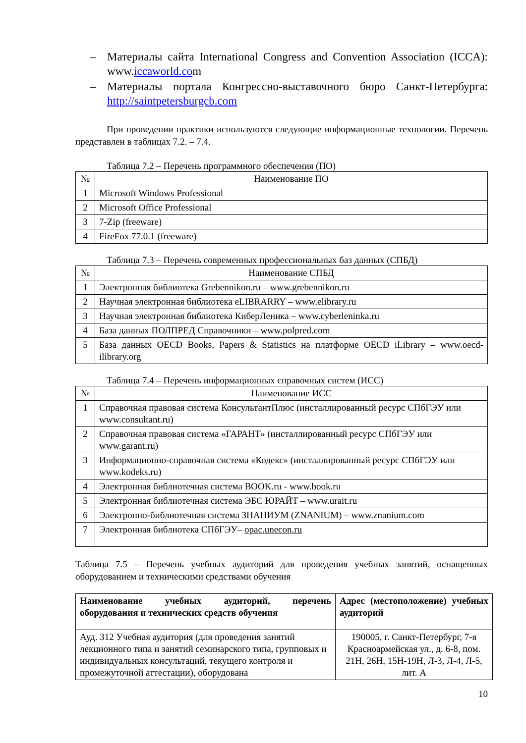– Материалы сайта International Congress and Convention Association (ICCA): www.iccaworld.com
– Материалы портала Конгрессно-выставочного бюро Санкт-Петербурга: http://saintpetersburgcb.com
При проведении практики используются следующие информационные технологии. Перечень представлен в таблицах 7.2. – 7.4.
Таблица 7.2 – Перечень программного обеспечения (ПО)
| № | Наименование ПО |
| --- | --- |
| 1 | Microsoft Windows Professional |
| 2 | Microsoft Office Professional |
| 3 | 7-Zip (freeware) |
| 4 | FireFox 77.0.1 (freeware) |
Таблица 7.3 – Перечень современных профессиональных баз данных (СПБД)
| № | Наименование СПБД |
| --- | --- |
| 1 | Электронная библиотека Grebennikon.ru – www.grebennikon.ru |
| 2 | Научная электронная библиотека eLIBRARRY – www.elibrary.ru |
| 3 | Научная электронная библиотека КиберЛеника – www.cyberleninka.ru |
| 4 | База данных ПОЛПРЕД Справочники – www.polpred.com |
| 5 | База данных OECD Books, Papers & Statistics на платформе OECD iLibrary – www.oecd-ilibrary.org |
Таблица 7.4 – Перечень информационных справочных систем (ИСС)
| № | Наименование ИСС |
| --- | --- |
| 1 | Справочная правовая система КонсультантПлюс (инсталлированный ресурс СПбГЭУ или www.consultant.ru) |
| 2 | Справочная правовая система «ГАРАНТ» (инсталлированный ресурс СПбГЭУ или www.garant.ru) |
| 3 | Информационно-справочная система «Кодекс» (инсталлированный ресурс СПбГЭУ или www.kodeks.ru) |
| 4 | Электронная библиотечная система BOOK.ru - www.book.ru |
| 5 | Электронная библиотечная система ЭБС ЮРАЙТ – www.urait.ru |
| 6 | Электронно-библиотечная система ЗНАНИУМ (ZNANIUM) – www.znanium.com |
| 7 | Электронная библиотека СПбГЭУ– opac.unecon.ru |
Таблица 7.5 – Перечень учебных аудиторий для проведения учебных занятий, оснащенных оборудованием и техническими средствами обучения
| Наименование учебных аудиторий, перечень оборудования и технических средств обучения | Адрес (местоположение) учебных аудиторий |
| --- | --- |
| Ауд. 312 Учебная аудитория (для проведения занятий лекционного типа и занятий семинарского типа, групповых и индивидуальных консультаций, текущего контроля и промежуточной аттестации), оборудована | 190005, г. Санкт-Петербург, 7-я Красноармейская ул., д. 6-8, пом. 21Н, 26Н, 15Н-19Н, Л-3, Л-4, Л-5, лит. А |
10